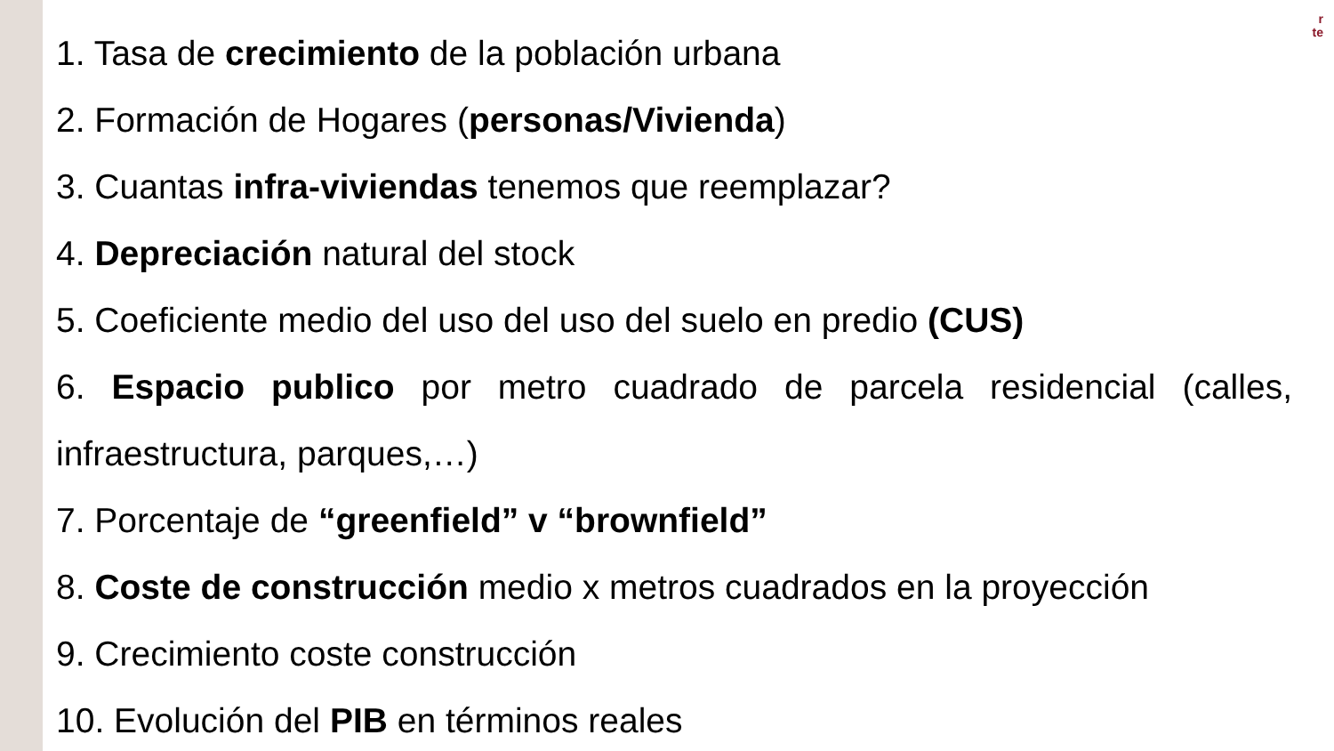r
te
1. Tasa de crecimiento de la población urbana
2. Formación de Hogares (personas/Vivienda)
3. Cuantas infra-viviendas tenemos que reemplazar?
4. Depreciación natural del stock
5. Coeficiente medio del uso del uso del suelo en predio (CUS)
6. Espacio publico por metro cuadrado de parcela residencial (calles,
infraestructura, parques,…)
7. Porcentaje de “greenfield” v “brownfield”
8. Coste de construcción medio x metros cuadrados en la proyección
9. Crecimiento coste construcción
10. Evolución del PIB en términos reales